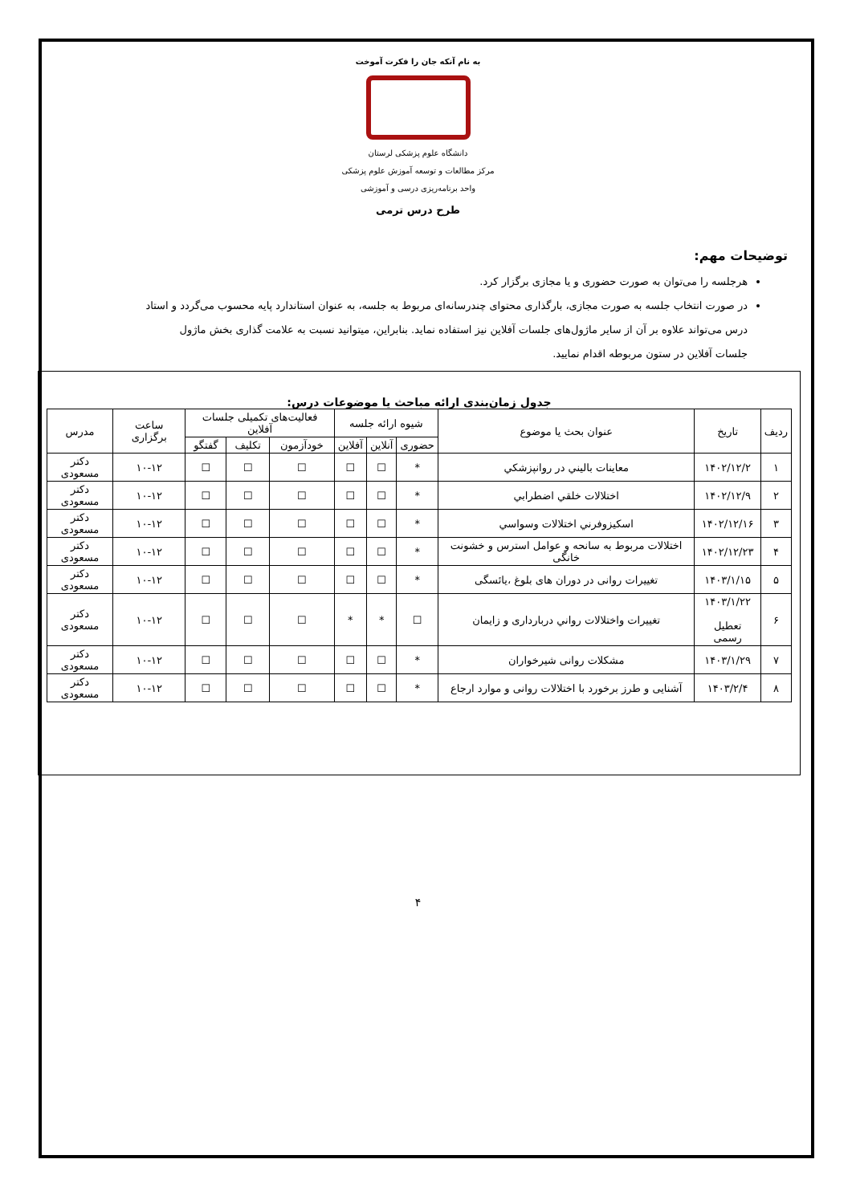به نام آنکه جان را فکرت آموخت
دانشگاه علوم پزشکی لرستان
مرکز مطالعات و توسعه آموزش علوم پزشکی
واحد برنامه‌ریزی درسی و آموزشی
طرح درس ترمی
توضیحات مهم:
هرجلسه را می‌توان به صورت حضوری و یا مجازی برگزار کرد.
در صورت انتخاب جلسه به صورت مجازی، بارگذاری محتوای چندرسانه‌ای مربوط به جلسه، به عنوان استاندارد پایه محسوب می‌گردد و استاد درس می‌تواند علاوه بر آن از سایر ماژول‌های جلسات آفلاین نیز استفاده نماید. بنابراین، میتوانید نسبت به علامت گذاری بخش ماژول جلسات آفلاین در ستون مربوطه اقدام نمایید.
جدول زمان‌بندی ارائه مباحث یا موضوعات درس:
| ردیف | تاریخ | عنوان بحث یا موضوع | شیوه ارائه جلسه | | | فعالیت‌های تکمیلی جلسات آفلاین | | | ساعت برگزاری | مدرس |
| --- | --- | --- | --- | --- | --- | --- | --- | --- | --- | --- |
| | | | حضوری | آنلاین | آفلاین | خودآزمون | تکلیف | گفتگو | | |
| ۱ | ۱۴۰۲/۱۲/۲ | معاينات باليني در روانپزشکي | * | ☐ | ☐ | ☐ | ☐ | ☐ | ۱۰-۱۲ | دکتر مسعودی |
| ۲ | ۱۴۰۲/۱۲/۹ | اختلالات خلقي اضطرابي | * | ☐ | ☐ | ☐ | ☐ | ☐ | ۱۰-۱۲ | دکتر مسعودی |
| ۳ | ۱۴۰۲/۱۲/۱۶ | اسکيزوفرني اختلالات وسواسي | * | ☐ | ☐ | ☐ | ☐ | ☐ | ۱۰-۱۲ | دکتر مسعودی |
| ۴ | ۱۴۰۲/۱۲/۲۳ | اختلالات مربوط به سانحه و عوامل استرس و خشونت خانگی | * | ☐ | ☐ | ☐ | ☐ | ☐ | ۱۰-۱۲ | دکتر مسعودی |
| ۵ | ۱۴۰۳/۱/۱۵ | تغییرات روانی در دوران های بلوغ ،یائسگی | * | ☐ | ☐ | ☐ | ☐ | ☐ | ۱۰-۱۲ | دکتر مسعودی |
| ۶ | ۱۴۰۳/۱/۲۲ تعطیل رسمی | تغييرات واختلالات رواني دربارداری و زایمان | ☐ | * | * | ☐ | ☐ | ☐ | ۱۰-۱۲ | دکتر مسعودی |
| ۷ | ۱۴۰۳/۱/۲۹ | مشکلات روانی شیرخواران | * | ☐ | ☐ | ☐ | ☐ | ☐ | ۱۰-۱۲ | دکتر مسعودی |
| ۸ | ۱۴۰۳/۲/۴ | آشنایی و طرز برخورد با اختلالات روانی و موارد ارجاع | * | ☐ | ☐ | ☐ | ☐ | ☐ | ۱۰-۱۲ | دکتر مسعودی |
۴